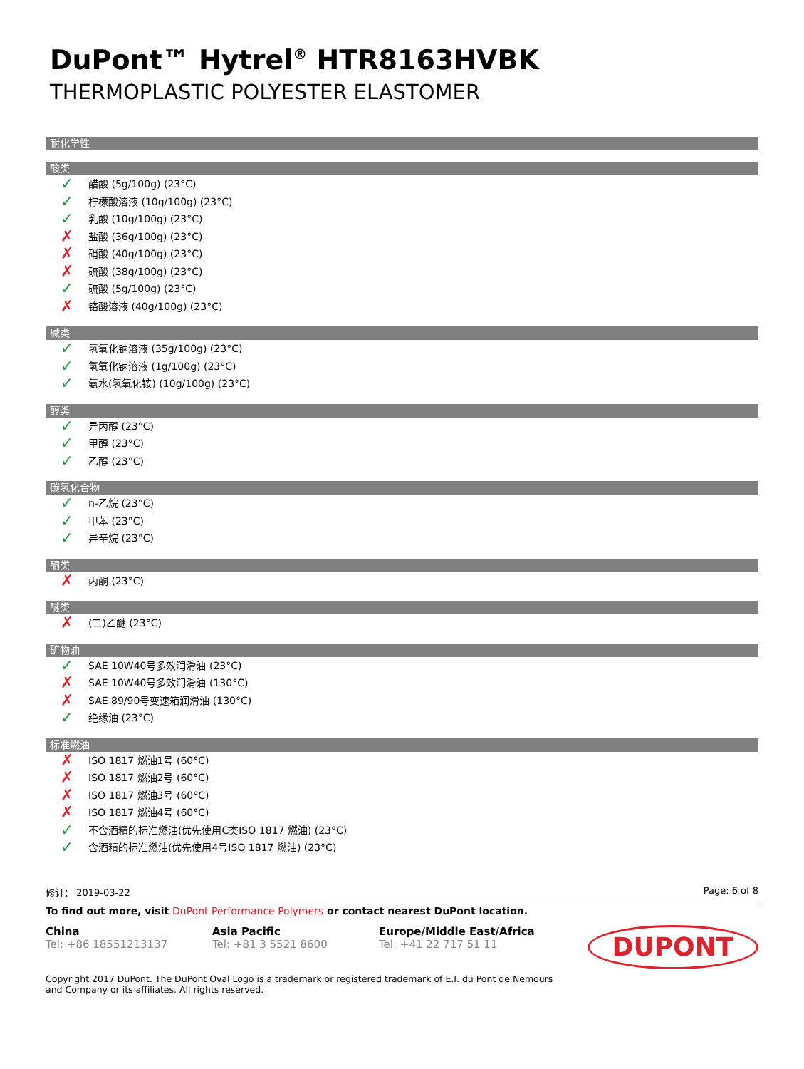DuPont™ Hytrel<sup>®</sup> HTR8163HVBK
THERMOPLASTIC POLYESTER ELASTOMER
耐化学性
酸类
✓ 醋酸 (5g/100g) (23°C)
✓ 柠檬酸溶液 (10g/100g) (23°C)
✓ 乳酸 (10g/100g) (23°C)
✗ 盐酸 (36g/100g) (23°C)
✗ 硝酸 (40g/100g) (23°C)
✗ 硫酸 (38g/100g) (23°C)
✓ 硫酸 (5g/100g) (23°C)
✗ 铬酸溶液 (40g/100g) (23°C)
碱类
✓ 氢氧化钠溶液 (35g/100g) (23°C)
✓ 氢氧化钠溶液 (1g/100g) (23°C)
✓ 氨水(氢氧化铵) (10g/100g) (23°C)
醇类
✓ 异丙醇 (23°C)
✓ 甲醇 (23°C)
✓ 乙醇 (23°C)
碳氢化合物
✓ n-乙烷 (23°C)
✓ 甲苯 (23°C)
✓ 异辛烷 (23°C)
酮类
✗ 丙酮 (23°C)
醚类
✗ (二)乙醚 (23°C)
矿物油
✓ SAE 10W40号多效润滑油 (23°C)
✗ SAE 10W40号多效润滑油 (130°C)
✗ SAE 89/90号变速箱润滑油 (130°C)
✓ 绝缘油 (23°C)
标准燃油
✗ ISO 1817 燃油1号 (60°C)
✗ ISO 1817 燃油2号 (60°C)
✗ ISO 1817 燃油3号 (60°C)
✗ ISO 1817 燃油4号 (60°C)
✓ 不含酒精的标准燃油(优先使用C类ISO 1817 燃油) (23°C)
✓ 含酒精的标准燃油(优先使用4号ISO 1817 燃油) (23°C)
修订： 2019-03-22 Page: 6 of 8
To find out more, visit DuPont Performance Polymers or contact nearest DuPont location.
China
Tel: +86 18551213137
Asia Pacific
Tel: +81 3 5521 8600
Europe/Middle East/Africa
Tel: +41 22 717 51 11
DUPONT
Copyright 2017 DuPont. The DuPont Oval Logo is a trademark or registered trademark of E.I. du Pont de Nemours and Company or its affiliates. All rights reserved.